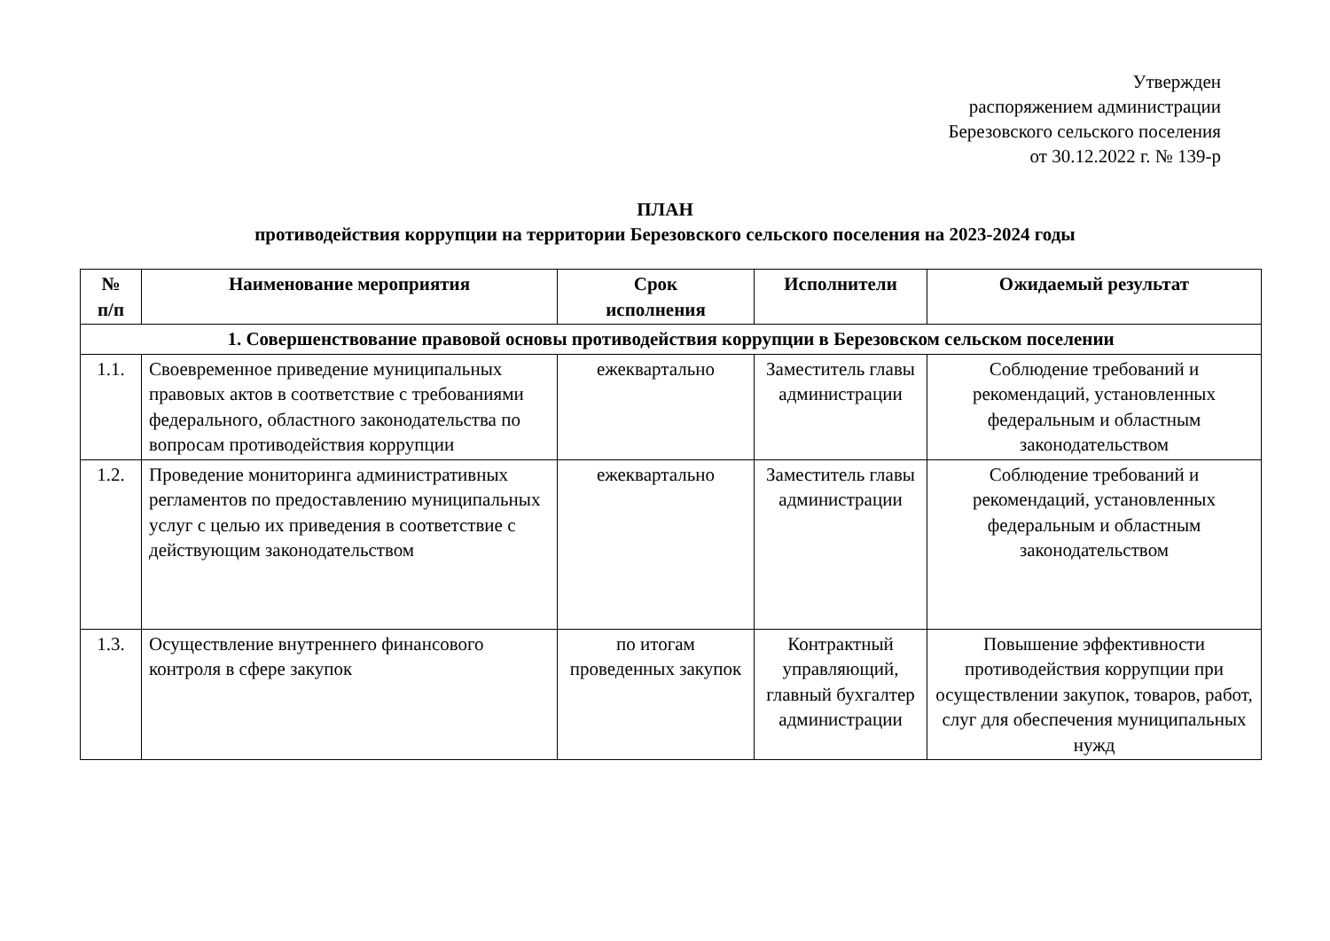Утвержден
распоряжением администрации
Березовского сельского поселения
от 30.12.2022 г. № 139-р
ПЛАН
противодействия коррупции на территории Березовского сельского поселения на 2023-2024 годы
| № п/п | Наименование мероприятия | Срок исполнения | Исполнители | Ожидаемый результат |
| --- | --- | --- | --- | --- |
| 1. Совершенствование правовой основы противодействия коррупции в Березовском сельском поселении | | | | |
| 1.1. | Своевременное приведение муниципальных правовых актов в соответствие с требованиями федерального, областного законодательства по вопросам противодействия коррупции | ежеквартально | Заместитель главы администрации | Соблюдение требований и рекомендаций, установленных федеральным и областным законодательством |
| 1.2. | Проведение мониторинга административных регламентов по предоставлению муниципальных услуг с целью их приведения в соответствие с действующим законодательством | ежеквартально | Заместитель главы администрации | Соблюдение требований и рекомендаций, установленных федеральным и областным законодательством |
| 1.3. | Осуществление внутреннего финансового контроля в сфере закупок | по итогам проведенных закупок | Контрактный управляющий, главный бухгалтер администрации | Повышение эффективности противодействия коррупции при осуществлении закупок, товаров, работ, слуг для обеспечения муниципальных нужд |